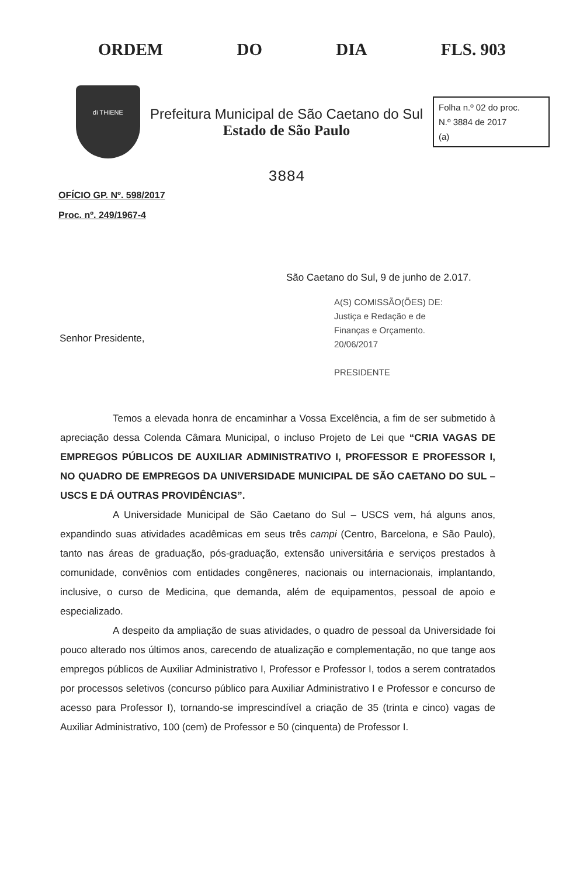ORDEM DO DIA FLS. 903
di THIENE
Prefeitura Municipal de São Caetano do Sul
Estado de São Paulo
Folha n.º 02 do proc.
N.º 3884 de 2017
(a)
3884
OFÍCIO GP. Nº. 598/2017
Proc. nº. 249/1967-4
São Caetano do Sul, 9 de junho de 2.017.
A(S) COMISSÃO(ÕES) DE:
Justiça e Redação e de
Finanças e Orçamento.
20/06/2017
PRESIDENTE
Senhor Presidente,
Temos a elevada honra de encaminhar a Vossa Excelência, a fim de ser submetido à apreciação dessa Colenda Câmara Municipal, o incluso Projeto de Lei que “CRIA VAGAS DE EMPREGOS PÚBLICOS DE AUXILIAR ADMINISTRATIVO I, PROFESSOR E PROFESSOR I, NO QUADRO DE EMPREGOS DA UNIVERSIDADE MUNICIPAL DE SÃO CAETANO DO SUL – USCS E DÁ OUTRAS PROVIDÊNCIAS”.
A Universidade Municipal de São Caetano do Sul – USCS vem, há alguns anos, expandindo suas atividades acadêmicas em seus três campi (Centro, Barcelona, e São Paulo), tanto nas áreas de graduação, pós-graduação, extensão universitária e serviços prestados à comunidade, convênios com entidades congêneres, nacionais ou internacionais, implantando, inclusive, o curso de Medicina, que demanda, além de equipamentos, pessoal de apoio e especializado.
A despeito da ampliação de suas atividades, o quadro de pessoal da Universidade foi pouco alterado nos últimos anos, carecendo de atualização e complementação, no que tange aos empregos públicos de Auxiliar Administrativo I, Professor e Professor I, todos a serem contratados por processos seletivos (concurso público para Auxiliar Administrativo I e Professor e concurso de acesso para Professor I), tornando-se imprescindível a criação de 35 (trinta e cinco) vagas de Auxiliar Administrativo, 100 (cem) de Professor e 50 (cinquenta) de Professor I.